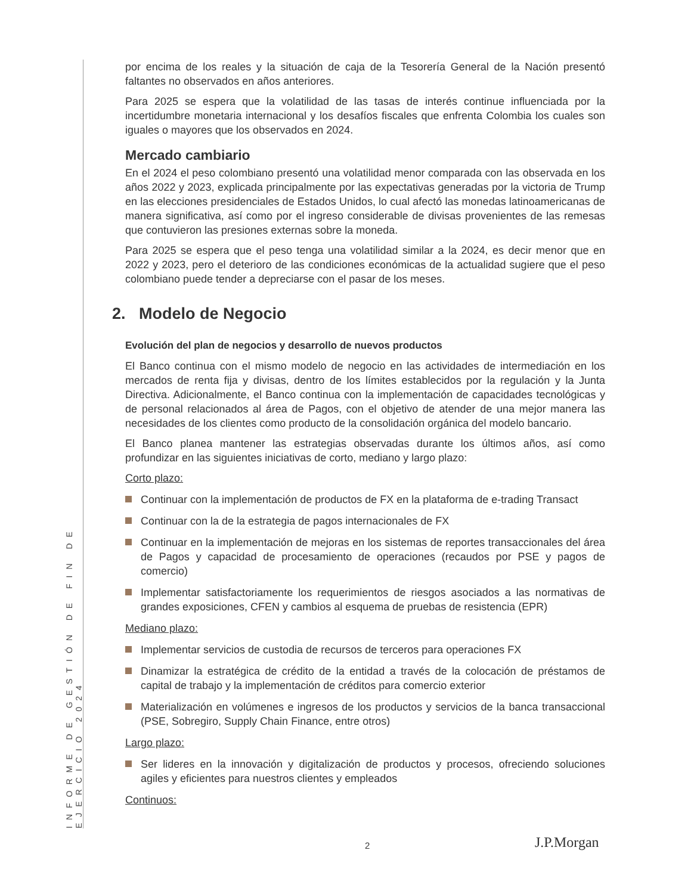INFORME DE GESTIÓN DE FIN DE EJERCICIO 2024
por encima de los reales y la situación de caja de la Tesorería General de la Nación presentó faltantes no observados en años anteriores.
Para 2025 se espera que la volatilidad de las tasas de interés continue influenciada por la incertidumbre monetaria internacional y los desafíos fiscales que enfrenta Colombia los cuales son iguales o mayores que los observados en 2024.
Mercado cambiario
En el 2024 el peso colombiano presentó una volatilidad menor comparada con las observada en los años 2022 y 2023, explicada principalmente por las expectativas generadas por la victoria de Trump en las elecciones presidenciales de Estados Unidos, lo cual afectó las monedas latinoamericanas de manera significativa, así como por el ingreso considerable de divisas provenientes de las remesas que contuvieron las presiones externas sobre la moneda.
Para 2025 se espera que el peso tenga una volatilidad similar a la 2024, es decir menor que en 2022 y 2023, pero el deterioro de las condiciones económicas de la actualidad sugiere que el peso colombiano puede tender a depreciarse con el pasar de los meses.
2. Modelo de Negocio
Evolución del plan de negocios y desarrollo de nuevos productos
El Banco continua con el mismo modelo de negocio en las actividades de intermediación en los mercados de renta fija y divisas, dentro de los límites establecidos por la regulación y la Junta Directiva. Adicionalmente, el Banco continua con la implementación de capacidades tecnológicas y de personal relacionados al área de Pagos, con el objetivo de atender de una mejor manera las necesidades de los clientes como producto de la consolidación orgánica del modelo bancario.
El Banco planea mantener las estrategias observadas durante los últimos años, así como profundizar en las siguientes iniciativas de corto, mediano y largo plazo:
Corto plazo:
Continuar con la implementación de productos de FX en la plataforma de e-trading Transact
Continuar con la de la estrategia de pagos internacionales de FX
Continuar en la implementación de mejoras en los sistemas de reportes transaccionales del área de Pagos y capacidad de procesamiento de operaciones (recaudos por PSE y pagos de comercio)
Implementar satisfactoriamente los requerimientos de riesgos asociados a las normativas de grandes exposiciones, CFEN y cambios al esquema de pruebas de resistencia (EPR)
Mediano plazo:
Implementar servicios de custodia de recursos de terceros para operaciones FX
Dinamizar la estratégica de crédito de la entidad a través de la colocación de préstamos de capital de trabajo y la implementación de créditos para comercio exterior
Materialización en volúmenes e ingresos de los productos y servicios de la banca transaccional (PSE, Sobregiro, Supply Chain Finance, entre otros)
Largo plazo:
Ser lideres en la innovación y digitalización de productos y procesos, ofreciendo soluciones agiles y eficientes para nuestros clientes y empleados
Continuos:
2 J.P.Morgan